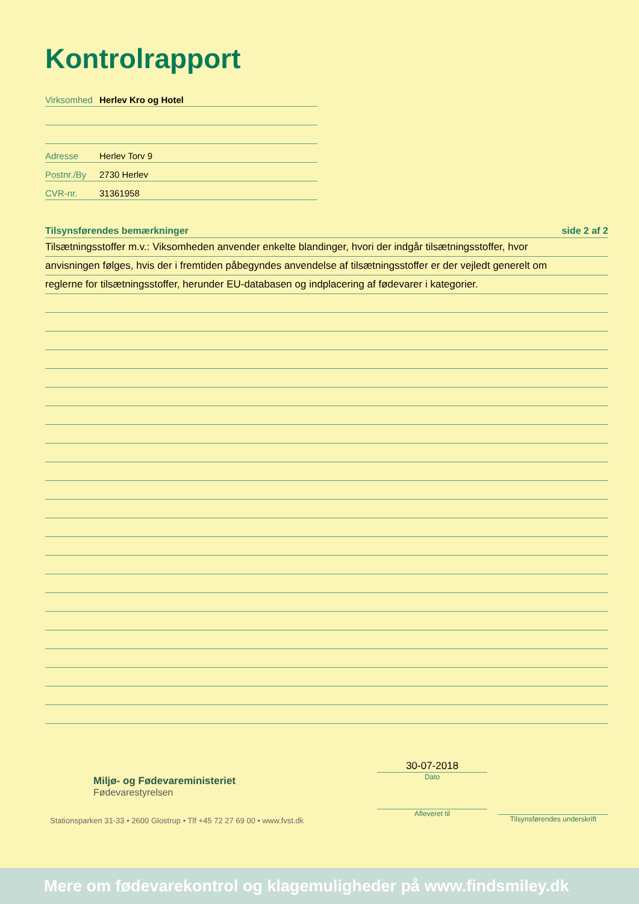Kontrolrapport
Virksomhed Herlev Kro og Hotel
Adresse Herlev Torv 9
Postnr./By 2730 Herlev
CVR-nr. 31361958
Tilsynsførendes bemærkninger side 2 af 2
Tilsætningsstoffer m.v.: Viksomheden anvender enkelte blandinger, hvori der indgår tilsætningsstoffer, hvor
anvisningen følges, hvis der i fremtiden påbegyndes anvendelse af tilsætningsstoffer er der vejledt generelt om
reglerne for tilsætningsstoffer, herunder EU-databasen og indplacering af fødevarer i kategorier.
Miljø- og Fødevareministeriet
Fødevarestyrelsen
Stationsparken 31-33 • 2600 Glostrup • Tlf +45 72 27 69 00 • www.fvst.dk
30-07-2018
Dato
Afleveret til
Tilsynsførendes underskrift
Mere om fødevarekontrol og klagemuligheder på www.findsmiley.dk